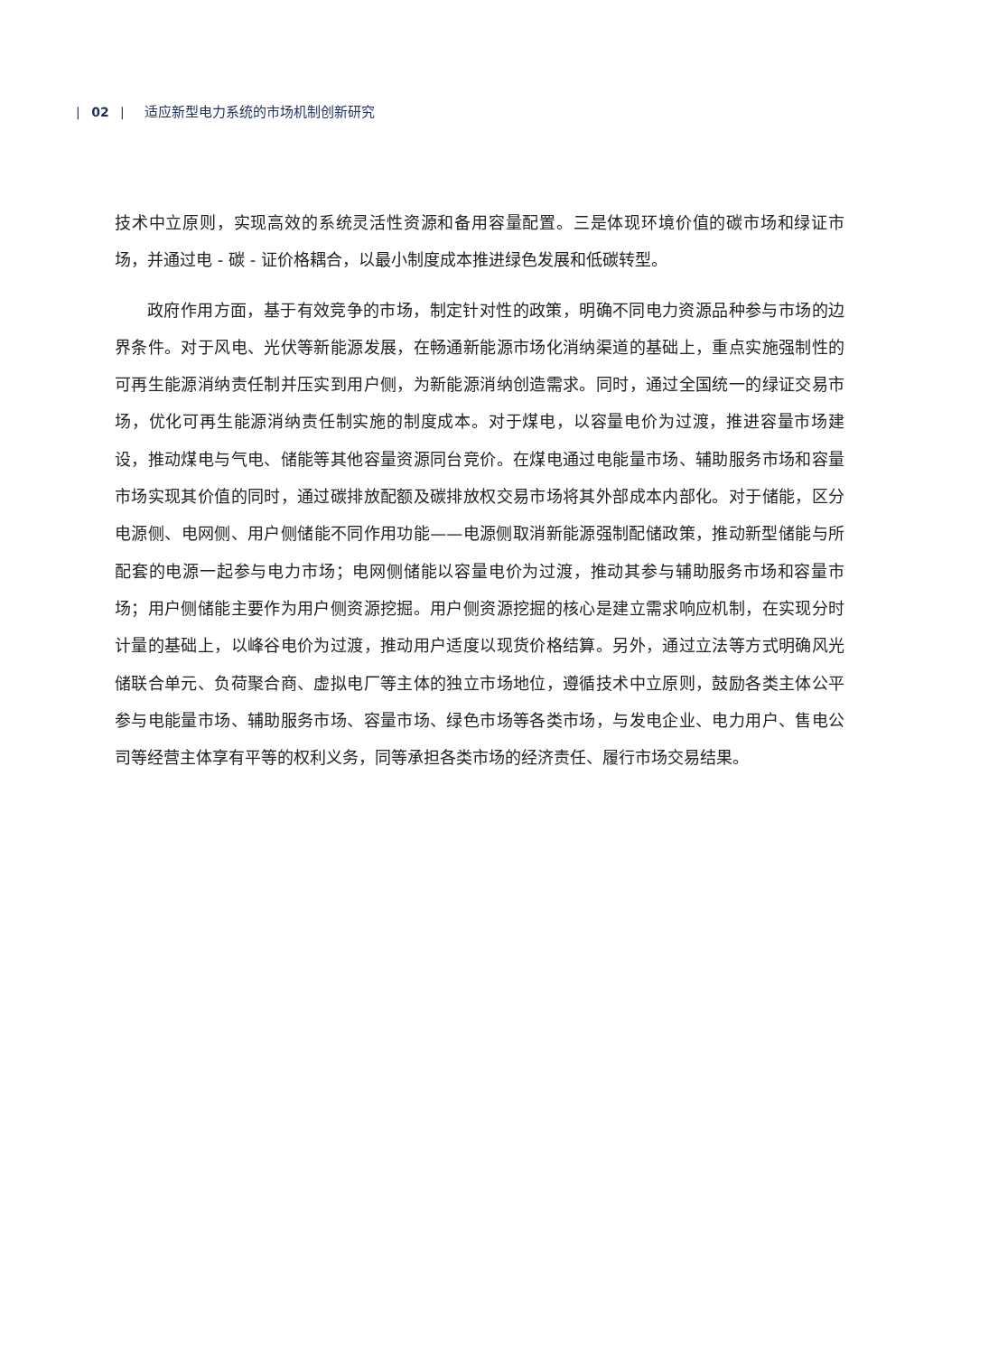| 02 | 适应新型电力系统的市场机制创新研究
技术中立原则，实现高效的系统灵活性资源和备用容量配置。三是体现环境价值的碳市场和绿证市场，并通过电 - 碳 - 证价格耦合，以最小制度成本推进绿色发展和低碳转型。
政府作用方面，基于有效竞争的市场，制定针对性的政策，明确不同电力资源品种参与市场的边界条件。对于风电、光伏等新能源发展，在畅通新能源市场化消纳渠道的基础上，重点实施强制性的可再生能源消纳责任制并压实到用户侧，为新能源消纳创造需求。同时，通过全国统一的绿证交易市场，优化可再生能源消纳责任制实施的制度成本。对于煤电，以容量电价为过渡，推进容量市场建设，推动煤电与气电、储能等其他容量资源同台竞价。在煤电通过电能量市场、辅助服务市场和容量市场实现其价值的同时，通过碳排放配额及碳排放权交易市场将其外部成本内部化。对于储能，区分电源侧、电网侧、用户侧储能不同作用功能——电源侧取消新能源强制配储政策，推动新型储能与所配套的电源一起参与电力市场；电网侧储能以容量电价为过渡，推动其参与辅助服务市场和容量市场；用户侧储能主要作为用户侧资源挖掘。用户侧资源挖掘的核心是建立需求响应机制，在实现分时计量的基础上，以峰谷电价为过渡，推动用户适度以现货价格结算。另外，通过立法等方式明确风光储联合单元、负荷聚合商、虚拟电厂等主体的独立市场地位，遵循技术中立原则，鼓励各类主体公平参与电能量市场、辅助服务市场、容量市场、绿色市场等各类市场，与发电企业、电力用户、售电公司等经营主体享有平等的权利义务，同等承担各类市场的经济责任、履行市场交易结果。